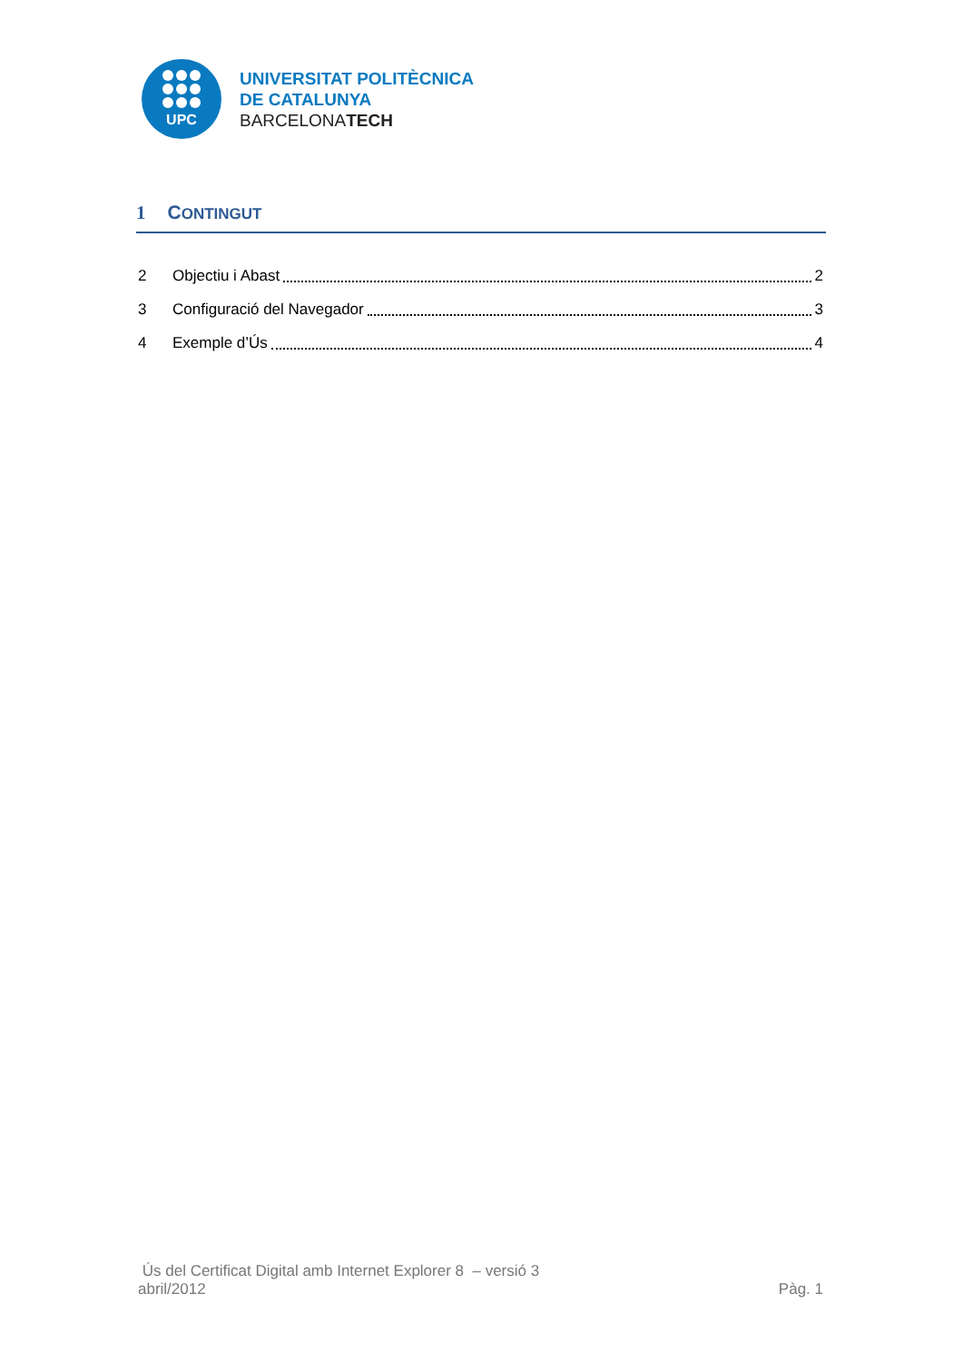UPC
UNIVERSITAT POLITÈCNICA
DE CATALUNYA
BARCELONATECH
1 CONTINGUT
2 Objectiu i Abast 2
3 Configuració del Navegador 3
4 Exemple d’Ús 4
Ús del Certificat Digital amb Internet Explorer 8 – versió 3
abril/2012 Pàg. 1